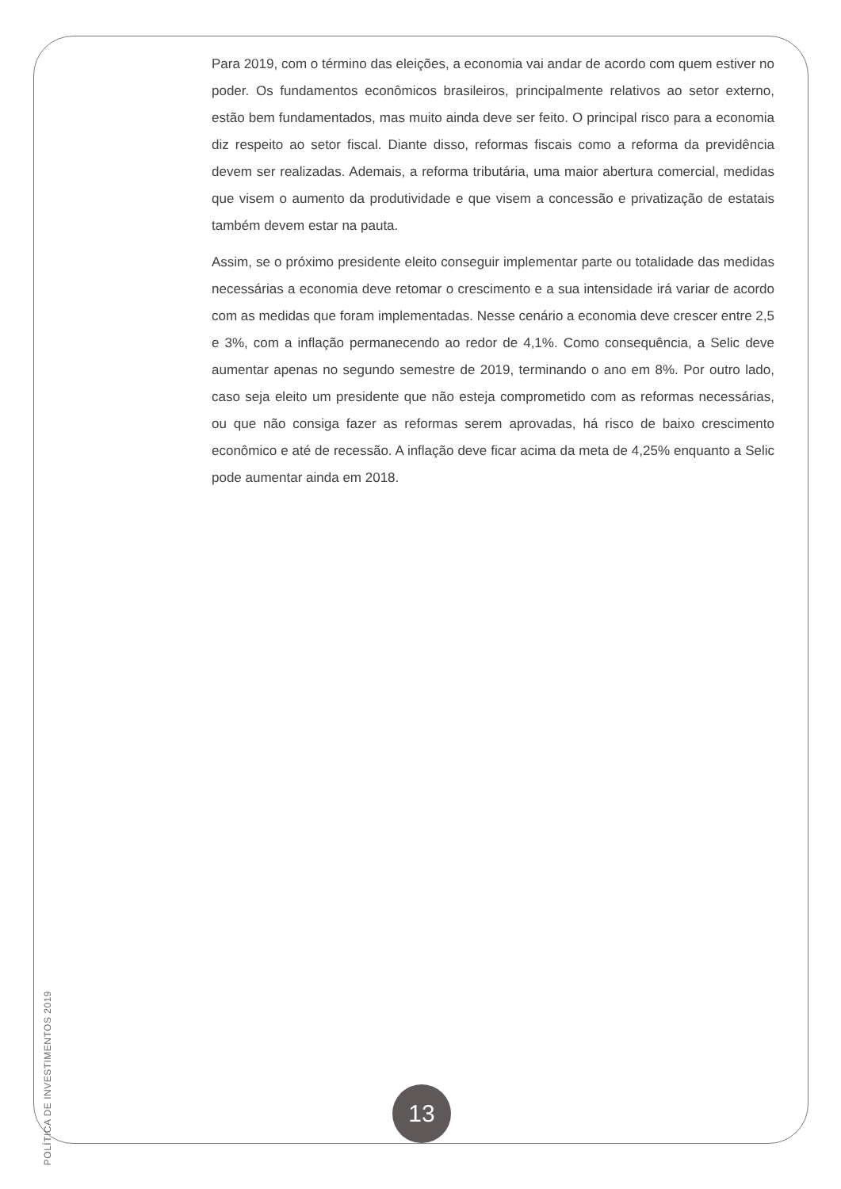Para 2019, com o término das eleições, a economia vai andar de acordo com quem estiver no poder. Os fundamentos econômicos brasileiros, principalmente relativos ao setor externo, estão bem fundamentados, mas muito ainda deve ser feito. O principal risco para a economia diz respeito ao setor fiscal. Diante disso, reformas fiscais como a reforma da previdência devem ser realizadas. Ademais, a reforma tributária, uma maior abertura comercial, medidas que visem o aumento da produtividade e que visem a concessão e privatização de estatais também devem estar na pauta.
Assim, se o próximo presidente eleito conseguir implementar parte ou totalidade das medidas necessárias a economia deve retomar o crescimento e a sua intensidade irá variar de acordo com as medidas que foram implementadas. Nesse cenário a economia deve crescer entre 2,5 e 3%, com a inflação permanecendo ao redor de 4,1%. Como consequência, a Selic deve aumentar apenas no segundo semestre de 2019, terminando o ano em 8%. Por outro lado, caso seja eleito um presidente que não esteja comprometido com as reformas necessárias, ou que não consiga fazer as reformas serem aprovadas, há risco de baixo crescimento econômico e até de recessão. A inflação deve ficar acima da meta de 4,25% enquanto a Selic pode aumentar ainda em 2018.
POLÍTICA DE INVESTIMENTOS 2019
13